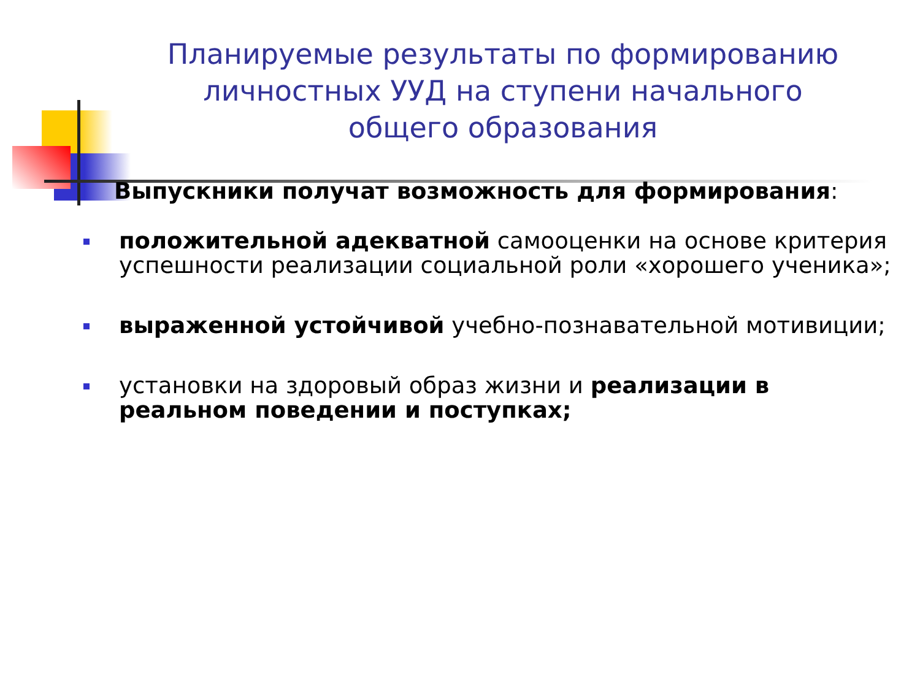Планируемые результаты по формированию личностных УУД на ступени начального общего образования
Выпускники получат возможность для формирования:
положительной адекватной самооценки на основе критерия успешности реализации социальной роли «хорошего ученика»;
выраженной устойчивой учебно-познавательной мотивиции;
установки на здоровый образ жизни и реализации в реальном поведении и поступках;